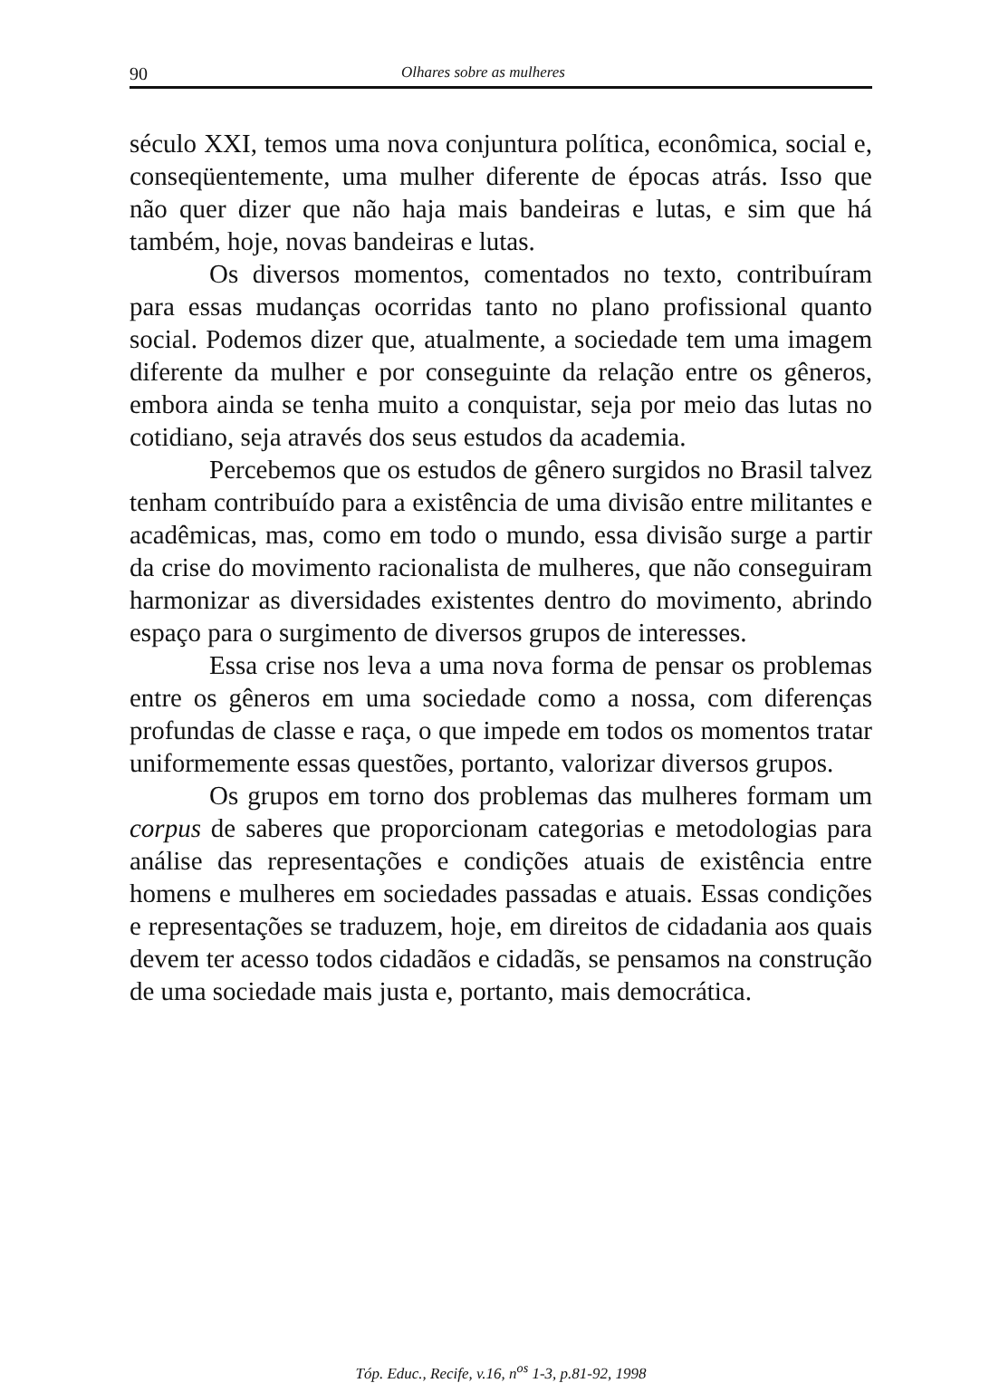90 Olhares sobre as mulheres
século XXI, temos uma nova conjuntura política, econômica, social e, conseqüentemente, uma mulher diferente de épocas atrás. Isso que não quer dizer que não haja mais bandeiras e lutas, e sim que há também, hoje, novas bandeiras e lutas.
Os diversos momentos, comentados no texto, contribuíram para essas mudanças ocorridas tanto no plano profissional quanto social. Podemos dizer que, atualmente, a sociedade tem uma imagem diferente da mulher e por conseguinte da relação entre os gêneros, embora ainda se tenha muito a conquistar, seja por meio das lutas no cotidiano, seja através dos seus estudos da academia.
Percebemos que os estudos de gênero surgidos no Brasil talvez tenham contribuído para a existência de uma divisão entre militantes e acadêmicas, mas, como em todo o mundo, essa divisão surge a partir da crise do movimento racionalista de mulheres, que não conseguiram harmonizar as diversidades existentes dentro do movimento, abrindo espaço para o surgimento de diversos grupos de interesses.
Essa crise nos leva a uma nova forma de pensar os problemas entre os gêneros em uma sociedade como a nossa, com diferenças profundas de classe e raça, o que impede em todos os momentos tratar uniformemente essas questões, portanto, valorizar diversos grupos.
Os grupos em torno dos problemas das mulheres formam um corpus de saberes que proporcionam categorias e metodologias para análise das representações e condições atuais de existência entre homens e mulheres em sociedades passadas e atuais. Essas condições e representações se traduzem, hoje, em direitos de cidadania aos quais devem ter acesso todos cidadãos e cidadãs, se pensamos na construção de uma sociedade mais justa e, portanto, mais democrática.
Tóp. Educ., Recife, v.16, n<sup>os</sup> 1-3, p.81-92, 1998